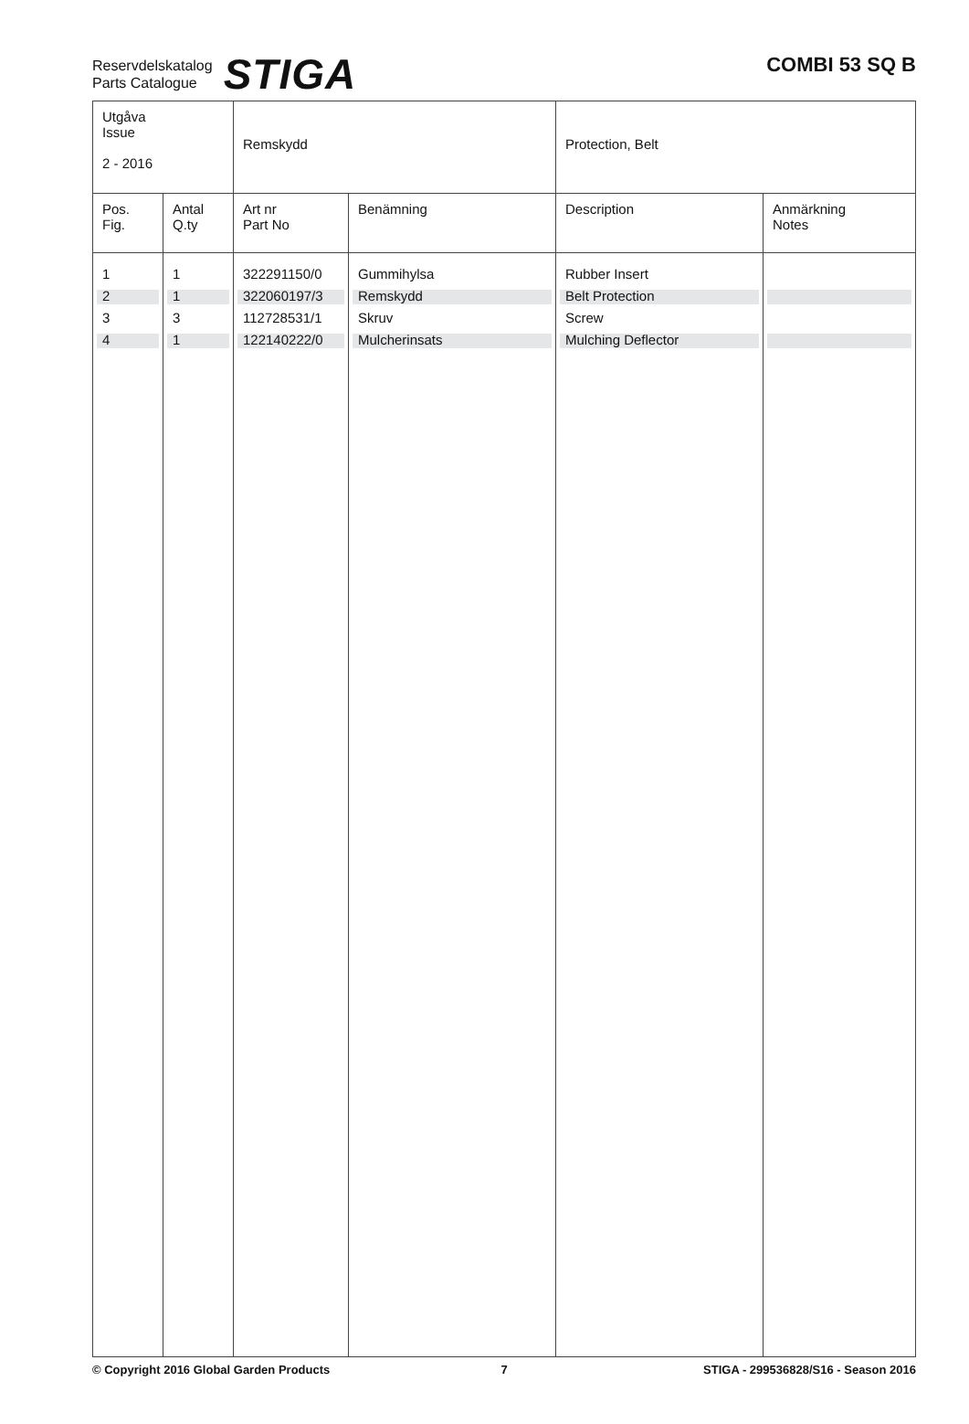Reservdelskatalog
Parts Catalogue
STIGA
COMBI 53 SQ B
| Utgåva Issue 2 - 2016 | | Remskydd | | Protection, Belt | |
| Pos. Fig. | Antal Q.ty | Art nr Part No | Benämning | Description | Anmärkning Notes |
| 1 | 1 | 322291150/0 | Gummihylsa | Rubber Insert | |
| 2 | 1 | 322060197/3 | Remskydd | Belt Protection | |
| 3 | 3 | 112728531/1 | Skruv | Screw | |
| 4 | 1 | 122140222/0 | Mulcherinsats | Mulching Deflector | |
© Copyright 2016 Global Garden Products
7 STIGA - 299536828/S16 - Season 2016